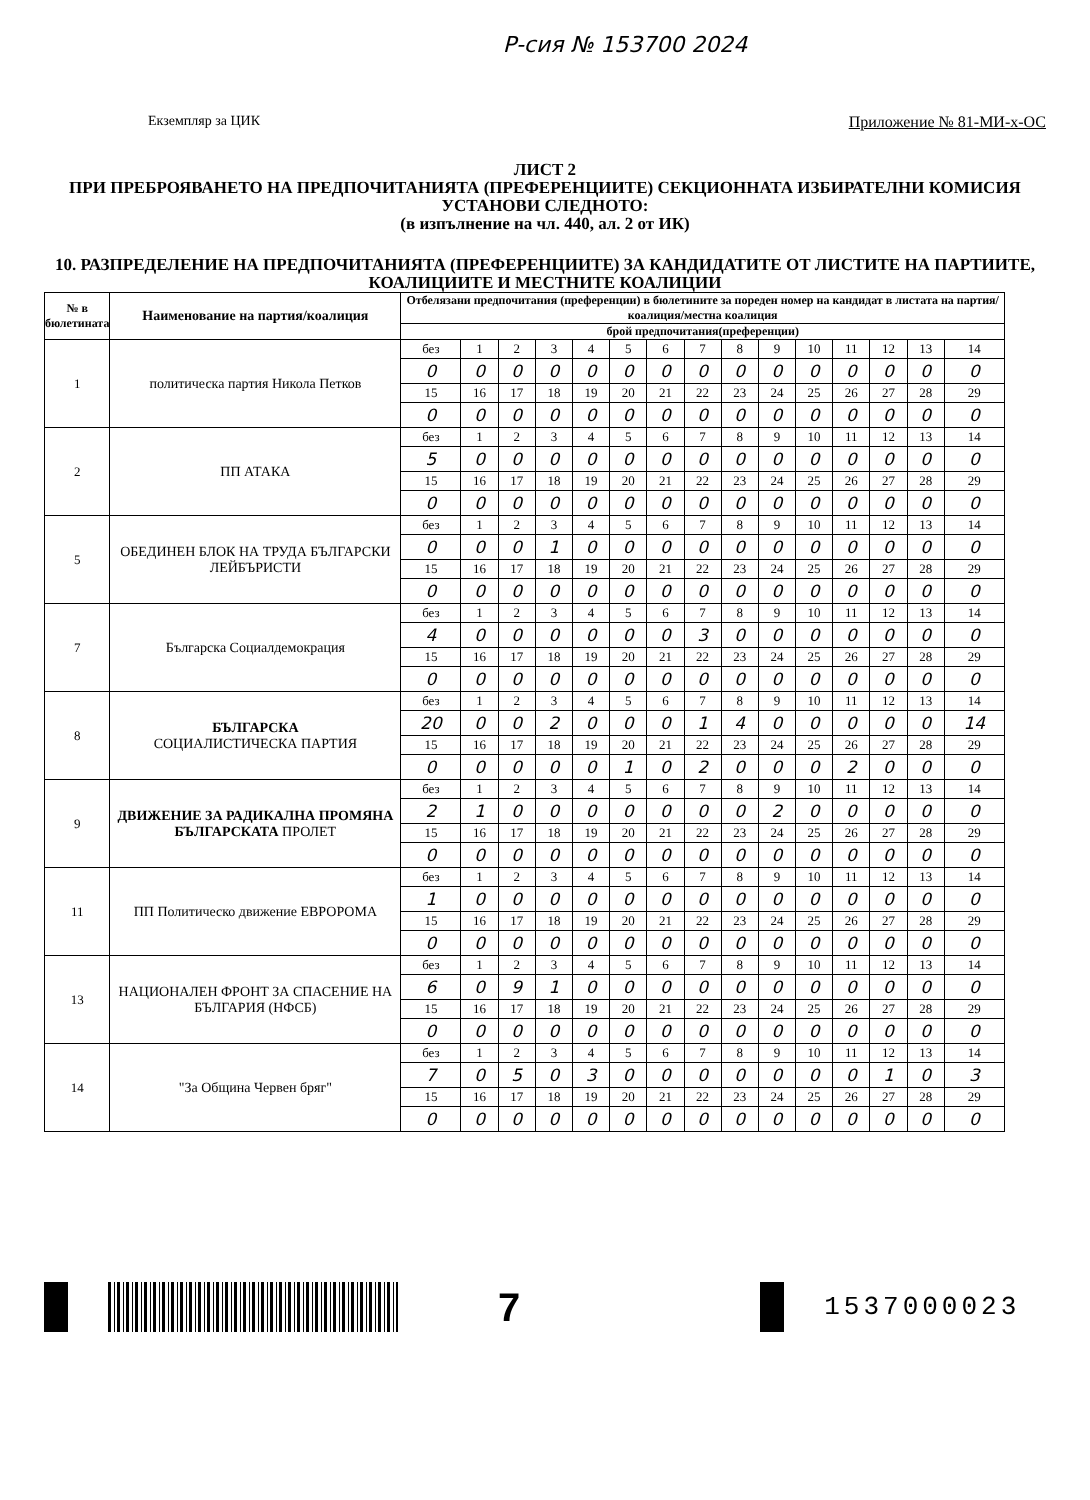Р-сия № 153700 2024
Екземпляр за ЦИК Приложение № 81-МИ-х-ОС
ЛИСТ 2
ПРИ ПРЕБРОЯВАНЕТО НА ПРЕДПОЧИТАНИЯТА (ПРЕФЕРЕНЦИИТЕ) СЕКЦИОННАТА ИЗБИРАТЕЛНИ КОМИСИЯ УСТАНОВИ СЛЕДНОТО:
(в изпълнение на чл. 440, ал. 2 от ИК)
10. РАЗПРЕДЕЛЕНИЕ НА ПРЕДПОЧИТАНИЯТА (ПРЕФЕРЕНЦИИТЕ) ЗА КАНДИДАТИТЕ ОТ ЛИСТИТЕ НА ПАРТИИТЕ, КОАЛИЦИИТЕ И МЕСТНИТЕ КОАЛИЦИИ
| № в бюлетината | Наименование на партия/коалиция | Отбелязани предпочитания (преференции) в бюлетините за пореден номер на кандидат в листата на партия/коалиция/местна коалиция | | | | | | | | | | | | | | |
| --- | --- | --- | --- | --- | --- | --- | --- | --- | --- | --- | --- | --- | --- | --- | --- | --- |
| | | брой предпочитания(преференции) | | | | | | | | | | | | | | |
| 1 | политическа партия Никола Петков | без | 1 | 2 | 3 | 4 | 5 | 6 | 7 | 8 | 9 | 10 | 11 | 12 | 13 | 14 |
| | | 0 | 0 | 0 | 0 | 0 | 0 | 0 | 0 | 0 | 0 | 0 | 0 | 0 | 0 | 0 |
| | | 15 | 16 | 17 | 18 | 19 | 20 | 21 | 22 | 23 | 24 | 25 | 26 | 27 | 28 | 29 |
| | | 0 | 0 | 0 | 0 | 0 | 0 | 0 | 0 | 0 | 0 | 0 | 0 | 0 | 0 | 0 |
| 2 | ПП АТАКА | без | 1 | 2 | 3 | 4 | 5 | 6 | 7 | 8 | 9 | 10 | 11 | 12 | 13 | 14 |
| | | 5 | 0 | 0 | 0 | 0 | 0 | 0 | 0 | 0 | 0 | 0 | 0 | 0 | 0 | 0 |
| | | 15 | 16 | 17 | 18 | 19 | 20 | 21 | 22 | 23 | 24 | 25 | 26 | 27 | 28 | 29 |
| | | 0 | 0 | 0 | 0 | 0 | 0 | 0 | 0 | 0 | 0 | 0 | 0 | 0 | 0 | 0 |
| 5 | ОБЕДИНЕН БЛОК НА ТРУДА БЪЛГАРСКИ ЛЕЙБЪРИСТИ | без | 1 | 2 | 3 | 4 | 5 | 6 | 7 | 8 | 9 | 10 | 11 | 12 | 13 | 14 |
| | | 0 | 0 | 0 | 1 | 0 | 0 | 0 | 0 | 0 | 0 | 0 | 0 | 0 | 0 | 0 |
| | | 15 | 16 | 17 | 18 | 19 | 20 | 21 | 22 | 23 | 24 | 25 | 26 | 27 | 28 | 29 |
| | | 0 | 0 | 0 | 0 | 0 | 0 | 0 | 0 | 0 | 0 | 0 | 0 | 0 | 0 | 0 |
| 7 | Българска Социалдемокрация | без | 1 | 2 | 3 | 4 | 5 | 6 | 7 | 8 | 9 | 10 | 11 | 12 | 13 | 14 |
| | | 4 | 0 | 0 | 0 | 0 | 0 | 0 | 3 | 0 | 0 | 0 | 0 | 0 | 0 | 0 |
| | | 15 | 16 | 17 | 18 | 19 | 20 | 21 | 22 | 23 | 24 | 25 | 26 | 27 | 28 | 29 |
| | | 0 | 0 | 0 | 0 | 0 | 0 | 0 | 0 | 0 | 0 | 0 | 0 | 0 | 0 | 0 |
| 8 | БЪЛГАРСКА СОЦИАЛИСТИЧЕСКА ПАРТИЯ | без | 1 | 2 | 3 | 4 | 5 | 6 | 7 | 8 | 9 | 10 | 11 | 12 | 13 | 14 |
| | | 20 | 0 | 0 | 2 | 0 | 0 | 0 | 1 | 4 | 0 | 0 | 0 | 0 | 0 | 14 |
| | | 15 | 16 | 17 | 18 | 19 | 20 | 21 | 22 | 23 | 24 | 25 | 26 | 27 | 28 | 29 |
| | | 0 | 0 | 0 | 0 | 0 | 1 | 0 | 2 | 0 | 0 | 0 | 2 | 0 | 0 | 0 |
| 9 | ДВИЖЕНИЕ ЗА РАДИКАЛНА ПРОМЯНА БЪЛГАРСКАТА ПРОЛЕТ | без | 1 | 2 | 3 | 4 | 5 | 6 | 7 | 8 | 9 | 10 | 11 | 12 | 13 | 14 |
| | | 2 | 1 | 0 | 0 | 0 | 0 | 0 | 0 | 0 | 2 | 0 | 0 | 0 | 0 | 0 |
| | | 15 | 16 | 17 | 18 | 19 | 20 | 21 | 22 | 23 | 24 | 25 | 26 | 27 | 28 | 29 |
| | | 0 | 0 | 0 | 0 | 0 | 0 | 0 | 0 | 0 | 0 | 0 | 0 | 0 | 0 | 0 |
| 11 | ПП Политическо движение ЕВРОРОМА | без | 1 | 2 | 3 | 4 | 5 | 6 | 7 | 8 | 9 | 10 | 11 | 12 | 13 | 14 |
| | | 1 | 0 | 0 | 0 | 0 | 0 | 0 | 0 | 0 | 0 | 0 | 0 | 0 | 0 | 0 |
| | | 15 | 16 | 17 | 18 | 19 | 20 | 21 | 22 | 23 | 24 | 25 | 26 | 27 | 28 | 29 |
| | | 0 | 0 | 0 | 0 | 0 | 0 | 0 | 0 | 0 | 0 | 0 | 0 | 0 | 0 | 0 |
| 13 | НАЦИОНАЛЕН ФРОНТ ЗА СПАСЕНИЕ НА БЪЛГАРИЯ (НФСБ) | без | 1 | 2 | 3 | 4 | 5 | 6 | 7 | 8 | 9 | 10 | 11 | 12 | 13 | 14 |
| | | 6 | 0 | 9 | 1 | 0 | 0 | 0 | 0 | 0 | 0 | 0 | 0 | 0 | 0 | 0 |
| | | 15 | 16 | 17 | 18 | 19 | 20 | 21 | 22 | 23 | 24 | 25 | 26 | 27 | 28 | 29 |
| | | 0 | 0 | 0 | 0 | 0 | 0 | 0 | 0 | 0 | 0 | 0 | 0 | 0 | 0 | 0 |
| 14 | "За Община Червен бряг" | без | 1 | 2 | 3 | 4 | 5 | 6 | 7 | 8 | 9 | 10 | 11 | 12 | 13 | 14 |
| | | 7 | 0 | 5 | 0 | 3 | 0 | 0 | 0 | 0 | 0 | 0 | 0 | 1 | 0 | 3 |
| | | 15 | 16 | 17 | 18 | 19 | 20 | 21 | 22 | 23 | 24 | 25 | 26 | 27 | 28 | 29 |
| | | 0 | 0 | 0 | 0 | 0 | 0 | 0 | 0 | 0 | 0 | 0 | 0 | 0 | 0 | 0 |
7
1537000023